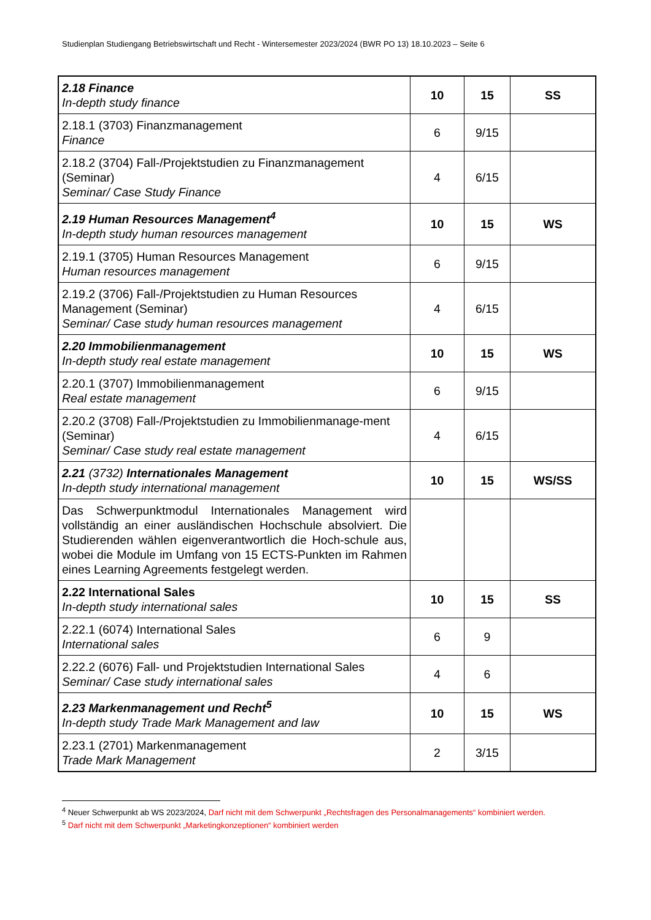Studienplan Studiengang Betriebswirtschaft und Recht - Wintersemester 2023/2024 (BWR PO 13) 18.10.2023 – Seite 6
| 2.18 Finance In-depth study finance | 10 | 15 | SS |
| 2.18.1 (3703) Finanzmanagement Finance | 6 | 9/15 | |
| 2.18.2 (3704) Fall-/Projektstudien zu Finanzmanagement (Seminar) Seminar/ Case Study Finance | 4 | 6/15 | |
| 2.19 Human Resources Management<sup>4</sup> In-depth study human resources management | 10 | 15 | WS |
| 2.19.1 (3705) Human Resources Management Human resources management | 6 | 9/15 | |
| 2.19.2 (3706) Fall-/Projektstudien zu Human Resources Management (Seminar) Seminar/ Case study human resources management | 4 | 6/15 | |
| 2.20 Immobilienmanagement In-depth study real estate management | 10 | 15 | WS |
| 2.20.1 (3707) Immobilienmanagement Real estate management | 6 | 9/15 | |
| 2.20.2 (3708) Fall-/Projektstudien zu Immobilienmanage-ment (Seminar) Seminar/ Case study real estate management | 4 | 6/15 | |
| 2.21 (3732) Internationales Management In-depth study international management | 10 | 15 | WS/SS |
| Das Schwerpunktmodul Internationales Management wird vollständig an einer ausländischen Hochschule absolviert. Die Studierenden wählen eigenverantwortlich die Hoch-schule aus, wobei die Module im Umfang von 15 ECTS-Punkten im Rahmen eines Learning Agreements festgelegt werden. | | | |
| 2.22 International Sales In-depth study international sales | 10 | 15 | SS |
| 2.22.1 (6074) International Sales International sales | 6 | 9 | |
| 2.22.2 (6076) Fall- und Projektstudien International Sales Seminar/ Case study international sales | 4 | 6 | |
| 2.23 Markenmanagement und Recht<sup>5</sup> In-depth study Trade Mark Management and law | 10 | 15 | WS |
| 2.23.1 (2701) Markenmanagement Trade Mark Management | 2 | 3/15 | |
<sup>4</sup> Neuer Schwerpunkt ab WS 2023/2024, Darf nicht mit dem Schwerpunkt „Rechtsfragen des Personalmanagements“ kombiniert werden.
<sup>5</sup> Darf nicht mit dem Schwerpunkt „Marketingkonzeptionen“ kombiniert werden